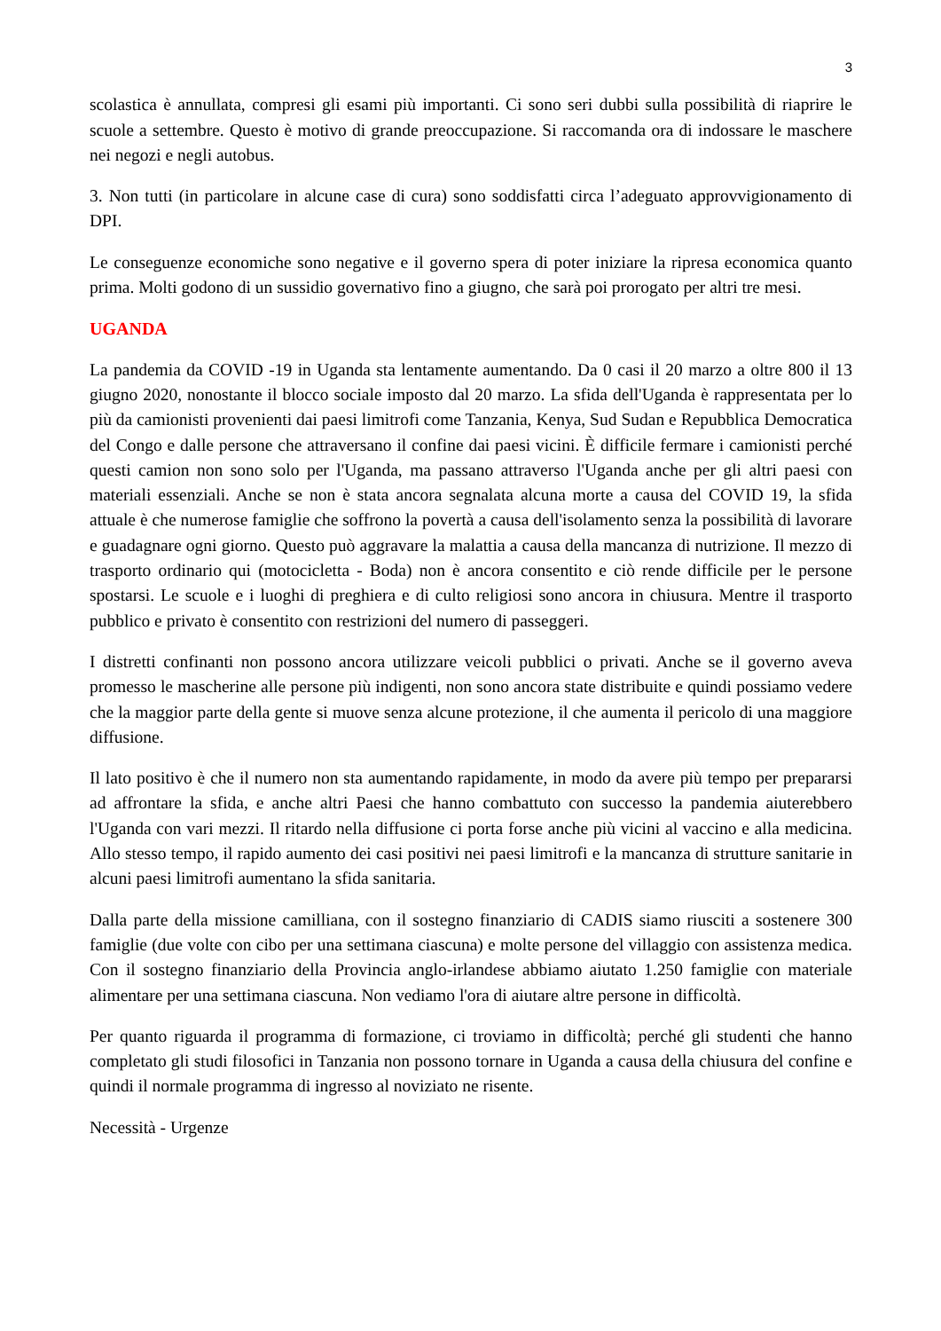3
scolastica è annullata, compresi gli esami più importanti. Ci sono seri dubbi sulla possibilità di riaprire le scuole a settembre. Questo è motivo di grande preoccupazione. Si raccomanda ora di indossare le maschere nei negozi e negli autobus.
3. Non tutti (in particolare in alcune case di cura) sono soddisfatti circa l’adeguato approvvigionamento di DPI.
Le conseguenze economiche sono negative e il governo spera di poter iniziare la ripresa economica quanto prima. Molti godono di un sussidio governativo fino a giugno, che sarà poi prorogato per altri tre mesi.
UGANDA
La pandemia da COVID -19 in Uganda sta lentamente aumentando. Da 0 casi il 20 marzo a oltre 800 il 13 giugno 2020, nonostante il blocco sociale imposto dal 20 marzo. La sfida dell'Uganda è rappresentata per lo più da camionisti provenienti dai paesi limitrofi come Tanzania, Kenya, Sud Sudan e Repubblica Democratica del Congo e dalle persone che attraversano il confine dai paesi vicini. È difficile fermare i camionisti perché questi camion non sono solo per l'Uganda, ma passano attraverso l'Uganda anche per gli altri paesi con materiali essenziali. Anche se non è stata ancora segnalata alcuna morte a causa del COVID 19, la sfida attuale è che numerose famiglie che soffrono la povertà a causa dell'isolamento senza la possibilità di lavorare e guadagnare ogni giorno. Questo può aggravare la malattia a causa della mancanza di nutrizione. Il mezzo di trasporto ordinario qui (motocicletta - Boda) non è ancora consentito e ciò rende difficile per le persone spostarsi. Le scuole e i luoghi di preghiera e di culto religiosi sono ancora in chiusura. Mentre il trasporto pubblico e privato è consentito con restrizioni del numero di passeggeri.
I distretti confinanti non possono ancora utilizzare veicoli pubblici o privati. Anche se il governo aveva promesso le mascherine alle persone più indigenti, non sono ancora state distribuite e quindi possiamo vedere che la maggior parte della gente si muove senza alcune protezione, il che aumenta il pericolo di una maggiore diffusione.
Il lato positivo è che il numero non sta aumentando rapidamente, in modo da avere più tempo per prepararsi ad affrontare la sfida, e anche altri Paesi che hanno combattuto con successo la pandemia aiuterebbero l'Uganda con vari mezzi. Il ritardo nella diffusione ci porta forse anche più vicini al vaccino e alla medicina. Allo stesso tempo, il rapido aumento dei casi positivi nei paesi limitrofi e la mancanza di strutture sanitarie in alcuni paesi limitrofi aumentano la sfida sanitaria.
Dalla parte della missione camilliana, con il sostegno finanziario di CADIS siamo riusciti a sostenere 300 famiglie (due volte con cibo per una settimana ciascuna) e molte persone del villaggio con assistenza medica. Con il sostegno finanziario della Provincia anglo-irlandese abbiamo aiutato 1.250 famiglie con materiale alimentare per una settimana ciascuna. Non vediamo l'ora di aiutare altre persone in difficoltà.
Per quanto riguarda il programma di formazione, ci troviamo in difficoltà; perché gli studenti che hanno completato gli studi filosofici in Tanzania non possono tornare in Uganda a causa della chiusura del confine e quindi il normale programma di ingresso al noviziato ne risente.
Necessità - Urgenze